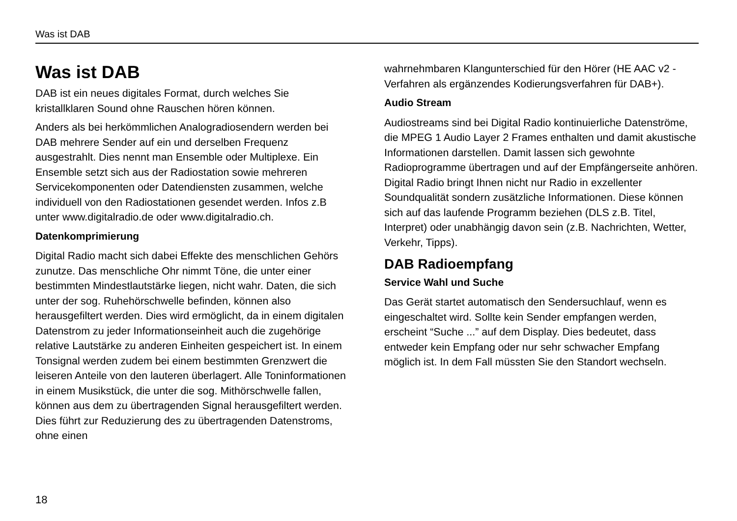Was ist DAB
Was ist DAB
DAB ist ein neues digitales Format, durch welches Sie kristallklaren Sound ohne Rauschen hören können.
Anders als bei herkömmlichen Analogradiosendern werden bei DAB mehrere Sender auf ein und derselben Frequenz ausgestrahlt. Dies nennt man Ensemble oder Multiplexe. Ein Ensemble setzt sich aus der Radiostation sowie mehreren Servicekomponenten oder Datendiensten zusammen, welche individuell von den Radiostationen gesendet werden. Infos z.B unter www.digitalradio.de oder www.digitalradio.ch.
Datenkomprimierung
Digital Radio macht sich dabei Effekte des menschlichen Gehörs zunutze. Das menschliche Ohr nimmt Töne, die unter einer bestimmten Mindestlautstärke liegen, nicht wahr. Daten, die sich unter der sog. Ruhehörschwelle befinden, können also herausgefiltert werden. Dies wird ermöglicht, da in einem digitalen Datenstrom zu jeder Informationseinheit auch die zugehörige relative Lautstärke zu anderen Einheiten gespeichert ist. In einem Tonsignal werden zudem bei einem bestimmten Grenzwert die leiseren Anteile von den lauteren überlagert. Alle Toninformationen in einem Musikstück, die unter die sog. Mithörschwelle fallen, können aus dem zu übertragenden Signal herausgefiltert werden. Dies führt zur Reduzierung des zu übertragenden Datenstroms, ohne einen
wahrnehmbaren Klangunterschied für den Hörer (HE AAC v2 - Verfahren als ergänzendes Kodierungsverfahren für DAB+).
Audio Stream
Audiostreams sind bei Digital Radio kontinuierliche Datenströme, die MPEG 1 Audio Layer 2 Frames enthalten und damit akustische Informationen darstellen. Damit lassen sich gewohnte Radioprogramme übertragen und auf der Empfängerseite anhören. Digital Radio bringt Ihnen nicht nur Radio in exzellenter Soundqualität sondern zusätzliche Informationen. Diese können sich auf das laufende Programm beziehen (DLS z.B. Titel, Interpret) oder unabhängig davon sein (z.B. Nachrichten, Wetter, Verkehr, Tipps).
DAB Radioempfang
Service Wahl und Suche
Das Gerät startet automatisch den Sendersuchlauf, wenn es eingeschaltet wird. Sollte kein Sender empfangen werden, erscheint “Suche ...” auf dem Display. Dies bedeutet, dass entweder kein Empfang oder nur sehr schwacher Empfang möglich ist. In dem Fall müssten Sie den Standort wechseln.
18